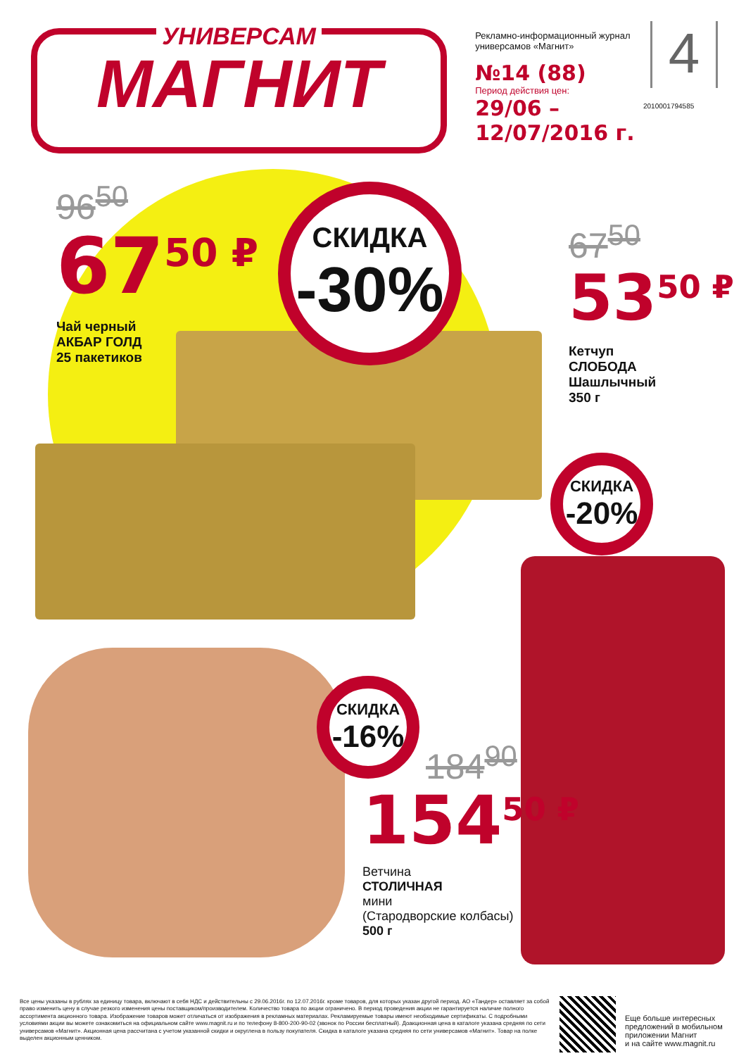УНИВЕРСАМ
МАГНИТ
Рекламно-информационный журнал универсамов «Магнит»
№14 (88)
Период действия цен:
29/06 – 12/07/2016 г.
4
2010001794585
96<sup>50</sup>
67<sup>50 ₽</sup>
Чай черный
АКБАР ГОЛД
25 пакетиков
СКИДКА
-30%
67<sup>50</sup>
53<sup>50 ₽</sup>
Кетчуп
СЛОБОДА
Шашлычный
350 г
СКИДКА
-20%
СКИДКА
-16%
184<sup>90</sup>
154<sup>50 ₽</sup>
Ветчина
СТОЛИЧНАЯ
мини
(Стародворские колбасы)
500 г
Все цены указаны в рублях за единицу товара, включают в себя НДС и действительны с 29.06.2016г. по 12.07.2016г. кроме товаров, для которых указан другой период. АО «Тандер» оставляет за собой право изменить цену в случае резкого изменения цены поставщиком/производителем. Количество товара по акции ограничено. В период проведения акции не гарантируется наличие полного ассортимента акционного товара. Изображение товаров может отличаться от изображения в рекламных материалах. Рекламируемые товары имеют необходимые сертификаты. С подробными условиями акции вы можете ознакомиться на официальном сайте www.magnit.ru и по телефону 8-800-200-90-02 (звонок по России бесплатный). Доакционная цена в каталоге указана средняя по сети универсамов «Магнит». Акционная цена рассчитана с учетом указанной скидки и округлена в пользу покупателя. Скидка в каталоге указана средняя по сети универсамов «Магнит». Товар на полке выделен акционным ценником.
Еще больше интересных
предложений в мобильном
приложении Магнит
и на сайте www.magnit.ru